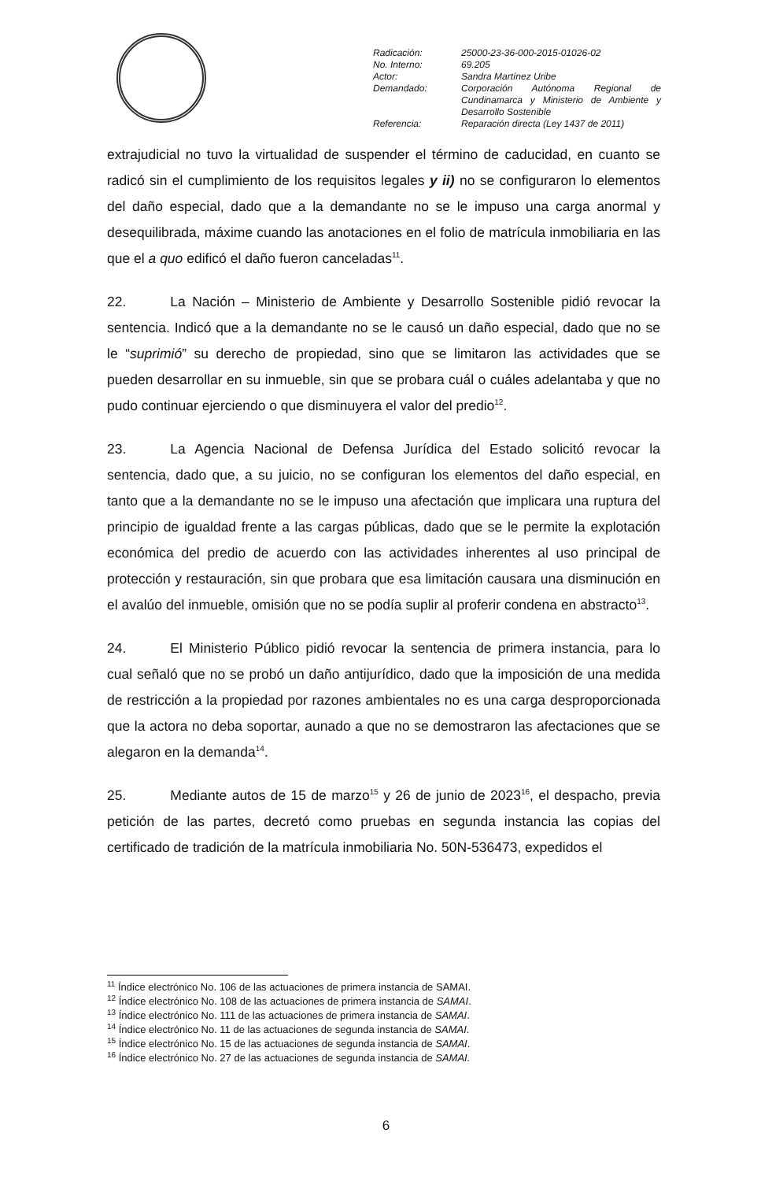| Radicación: | 25000-23-36-000-2015-01026-02 |
| No. Interno: | 69.205 |
| Actor: | Sandra Martínez Uribe |
| Demandado: | Corporación Autónoma Regional de Cundinamarca y Ministerio de Ambiente y Desarrollo Sostenible |
| Referencia: | Reparación directa (Ley 1437 de 2011) |
extrajudicial no tuvo la virtualidad de suspender el término de caducidad, en cuanto se radicó sin el cumplimiento de los requisitos legales y ii) no se configuraron lo elementos del daño especial, dado que a la demandante no se le impuso una carga anormal y desequilibrada, máxime cuando las anotaciones en el folio de matrícula inmobiliaria en las que el a quo edificó el daño fueron canceladas<sup>11</sup>.
22. La Nación – Ministerio de Ambiente y Desarrollo Sostenible pidió revocar la sentencia. Indicó que a la demandante no se le causó un daño especial, dado que no se le “suprimió” su derecho de propiedad, sino que se limitaron las actividades que se pueden desarrollar en su inmueble, sin que se probara cuál o cuáles adelantaba y que no pudo continuar ejerciendo o que disminuyera el valor del predio<sup>12</sup>.
23. La Agencia Nacional de Defensa Jurídica del Estado solicitó revocar la sentencia, dado que, a su juicio, no se configuran los elementos del daño especial, en tanto que a la demandante no se le impuso una afectación que implicara una ruptura del principio de igualdad frente a las cargas públicas, dado que se le permite la explotación económica del predio de acuerdo con las actividades inherentes al uso principal de protección y restauración, sin que probara que esa limitación causara una disminución en el avalúo del inmueble, omisión que no se podía suplir al proferir condena en abstracto<sup>13</sup>.
24. El Ministerio Público pidió revocar la sentencia de primera instancia, para lo cual señaló que no se probó un daño antijurídico, dado que la imposición de una medida de restricción a la propiedad por razones ambientales no es una carga desproporcionada que la actora no deba soportar, aunado a que no se demostraron las afectaciones que se alegaron en la demanda<sup>14</sup>.
25. Mediante autos de 15 de marzo<sup>15</sup> y 26 de junio de 2023<sup>16</sup>, el despacho, previa petición de las partes, decretó como pruebas en segunda instancia las copias del certificado de tradición de la matrícula inmobiliaria No. 50N-536473, expedidos el
<sup>11</sup> Índice electrónico No. 106 de las actuaciones de primera instancia de SAMAI.
<sup>12</sup> Índice electrónico No. 108 de las actuaciones de primera instancia de SAMAI.
<sup>13</sup> Índice electrónico No. 111 de las actuaciones de primera instancia de SAMAI.
<sup>14</sup> Índice electrónico No. 11 de las actuaciones de segunda instancia de SAMAI.
<sup>15</sup> Índice electrónico No. 15 de las actuaciones de segunda instancia de SAMAI.
<sup>16</sup> Índice electrónico No. 27 de las actuaciones de segunda instancia de SAMAI.
6